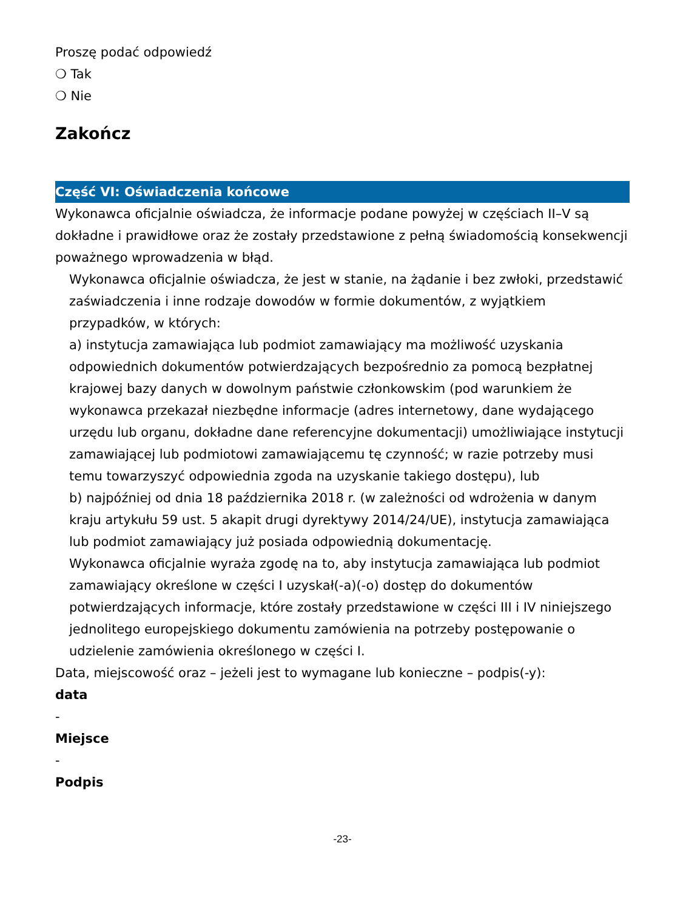Proszę podać odpowiedź
❍ Tak
❍ Nie
Zakończ
Część VI: Oświadczenia końcowe
Wykonawca oficjalnie oświadcza, że informacje podane powyżej w częściach II–V są dokładne i prawidłowe oraz że zostały przedstawione z pełną świadomością konsekwencji poważnego wprowadzenia w błąd.
Wykonawca oficjalnie oświadcza, że jest w stanie, na żądanie i bez zwłoki, przedstawić zaświadczenia i inne rodzaje dowodów w formie dokumentów, z wyjątkiem przypadków, w których:
a) instytucja zamawiająca lub podmiot zamawiający ma możliwość uzyskania odpowiednich dokumentów potwierdzających bezpośrednio za pomocą bezpłatnej krajowej bazy danych w dowolnym państwie członkowskim (pod warunkiem że wykonawca przekazał niezbędne informacje (adres internetowy, dane wydającego urzędu lub organu, dokładne dane referencyjne dokumentacji) umożliwiające instytucji zamawiającej lub podmiotowi zamawiającemu tę czynność; w razie potrzeby musi temu towarzyszyć odpowiednia zgoda na uzyskanie takiego dostępu), lub
b) najpóźniej od dnia 18 października 2018 r. (w zależności od wdrożenia w danym kraju artykułu 59 ust. 5 akapit drugi dyrektywy 2014/24/UE), instytucja zamawiająca lub podmiot zamawiający już posiada odpowiednią dokumentację.
Wykonawca oficjalnie wyraża zgodę na to, aby instytucja zamawiająca lub podmiot zamawiający określone w części I uzyskał(-a)(-o) dostęp do dokumentów potwierdzających informacje, które zostały przedstawione w części III i IV niniejszego jednolitego europejskiego dokumentu zamówienia na potrzeby postępowanie o udzielenie zamówienia określonego w części I.
Data, miejscowość oraz – jeżeli jest to wymagane lub konieczne – podpis(-y):
data
-
Miejsce
-
Podpis
-23-